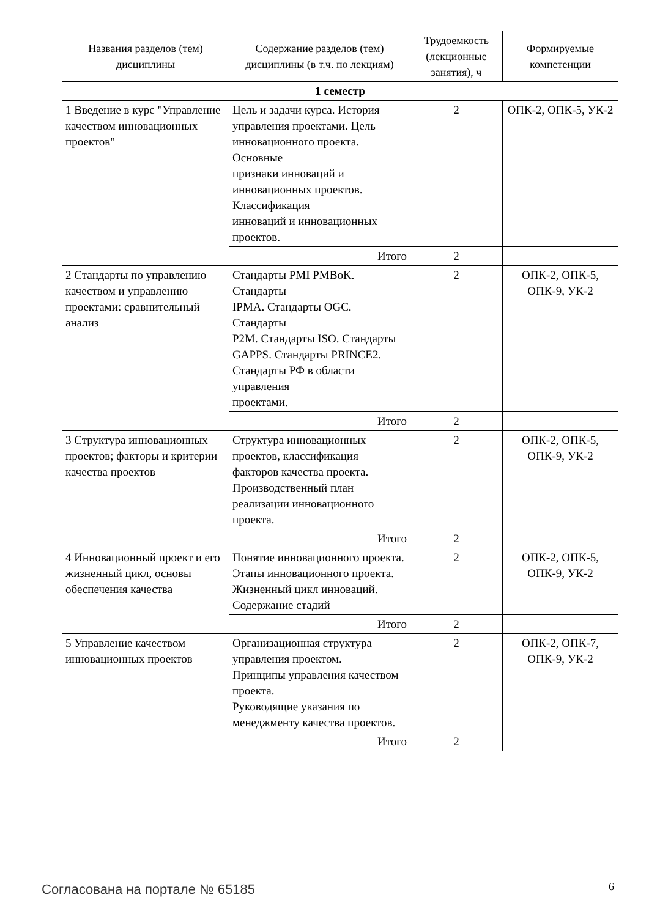| Названия разделов (тем) дисциплины | Содержание разделов (тем) дисциплины (в т.ч. по лекциям) | Трудоемкость (лекционные занятия), ч | Формируемые компетенции |
| --- | --- | --- | --- |
| 1 семестр | | | |
| 1 Введение в курс "Управление качеством инновационных проектов" | Цель и задачи курса. История управления проектами. Цель инновационного проекта. Основные признаки инноваций и инновационных проектов. Классификация инноваций и инновационных проектов. | 2 | ОПК-2, ОПК-5, УК-2 |
| | Итого | 2 | |
| 2 Стандарты по управлению качеством и управлению проектами: сравнительный анализ | Стандарты PMI PMBoK. Стандарты IPMA. Стандарты OGC. Стандарты P2M. Стандарты ISO. Стандарты GAPPS. Стандарты PRINCE2. Стандарты РФ в области управления проектами. | 2 | ОПК-2, ОПК-5, ОПК-9, УК-2 |
| | Итого | 2 | |
| 3 Структура инновационных проектов; факторы и критерии качества проектов | Структура инновационных проектов, классификация факторов качества проекта. Производственный план реализации инновационного проекта. | 2 | ОПК-2, ОПК-5, ОПК-9, УК-2 |
| | Итого | 2 | |
| 4 Инновационный проект и его жизненный цикл, основы обеспечения качества | Понятие инновационного проекта. Этапы инновационного проекта. Жизненный цикл инноваций. Содержание стадий | 2 | ОПК-2, ОПК-5, ОПК-9, УК-2 |
| | Итого | 2 | |
| 5 Управление качеством инновационных проектов | Организационная структура управления проектом. Принципы управления качеством проекта. Руководящие указания по менеджменту качества проектов. | 2 | ОПК-2, ОПК-7, ОПК-9, УК-2 |
| | Итого | 2 | |
Согласована на портале № 65185 6